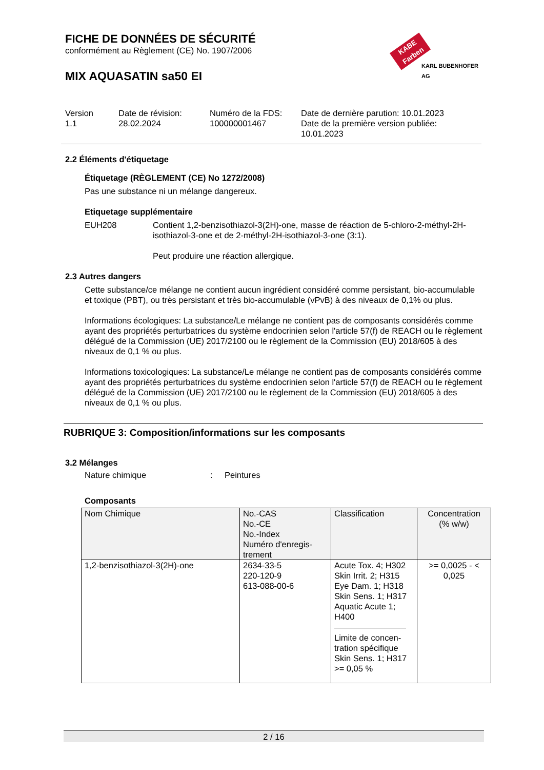FICHE DE DONNÉES DE SÉCURITÉ
conformément au Règlement (CE) No. 1907/2006
MIX AQUASATIN sa50 EI
KABE Farben
KARL BUBENHOFER AG
Version
1.1
Date de révision:
28.02.2024
Numéro de la FDS:
100000001467
Date de dernière parution: 10.01.2023
Date de la première version publiée:
10.01.2023
2.2 Éléments d'étiquetage
Étiquetage (RÈGLEMENT (CE) No 1272/2008)
Pas une substance ni un mélange dangereux.
Etiquetage supplémentaire
EUH208 Contient 1,2-benzisothiazol-3(2H)-one, masse de réaction de 5-chloro-2-méthyl-2H-isothiazol-3-one et de 2-méthyl-2H-isothiazol-3-one (3:1).
Peut produire une réaction allergique.
2.3 Autres dangers
Cette substance/ce mélange ne contient aucun ingrédient considéré comme persistant, bio-accumulable et toxique (PBT), ou très persistant et très bio-accumulable (vPvB) à des niveaux de 0,1% ou plus.
Informations écologiques: La substance/Le mélange ne contient pas de composants considérés comme ayant des propriétés perturbatrices du système endocrinien selon l'article 57(f) de REACH ou le règlement délégué de la Commission (UE) 2017/2100 ou le règlement de la Commission (EU) 2018/605 à des niveaux de 0,1 % ou plus.
Informations toxicologiques: La substance/Le mélange ne contient pas de composants considérés comme ayant des propriétés perturbatrices du système endocrinien selon l'article 57(f) de REACH ou le règlement délégué de la Commission (UE) 2017/2100 ou le règlement de la Commission (EU) 2018/605 à des niveaux de 0,1 % ou plus.
RUBRIQUE 3: Composition/informations sur les composants
3.2 Mélanges
Nature chimique : Peintures
Composants
| Nom Chimique | No.-CAS No.-CE No.-Index Numéro d'enregis- trement | Classification | Concentration (% w/w) |
| --- | --- | --- | --- |
| 1,2-benzisothiazol-3(2H)-one | 2634-33-5 220-120-9 613-088-00-6 | Acute Tox. 4; H302 Skin Irrit. 2; H315 Eye Dam. 1; H318 Skin Sens. 1; H317 Aquatic Acute 1; H400 Limite de concen- tration spécifique Skin Sens. 1; H317 >= 0,05 % | >= 0,0025 - < 0,025 |
2 / 16